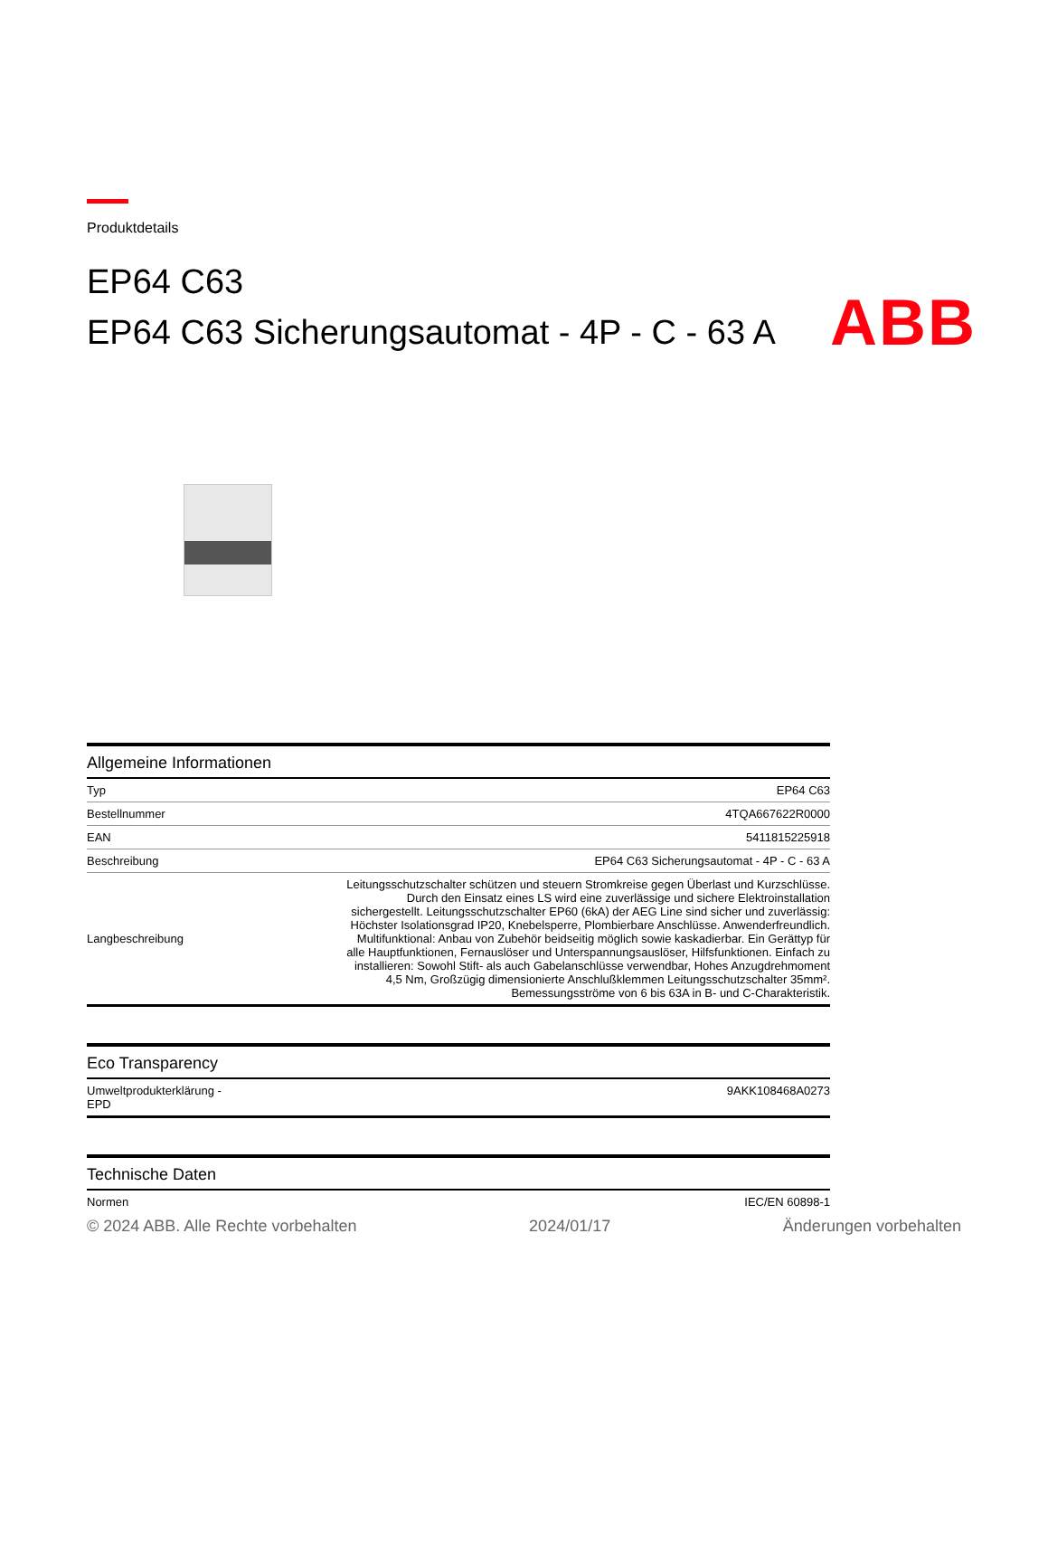ABB
Produktdetails
EP64 C63
EP64 C63 Sicherungsautomat - 4P - C - 63 A
Allgemeine Informationen
| Typ | EP64 C63 |
| Bestellnummer | 4TQA667622R0000 |
| EAN | 5411815225918 |
| Beschreibung | EP64 C63 Sicherungsautomat - 4P - C - 63 A |
| Langbeschreibung | Leitungsschutzschalter schützen und steuern Stromkreise gegen Überlast und Kurzschlüsse. Durch den Einsatz eines LS wird eine zuverlässige und sichere Elektroinstallation sichergestellt. Leitungsschutzschalter EP60 (6kA) der AEG Line sind sicher und zuverlässig: Höchster Isolationsgrad IP20, Knebelsperre, Plombierbare Anschlüsse. Anwenderfreundlich. Multifunktional: Anbau von Zubehör beidseitig möglich sowie kaskadierbar. Ein Gerättyp für alle Hauptfunktionen, Fernauslöser und Unterspannungsauslöser, Hilfsfunktionen. Einfach zu installieren: Sowohl Stift- als auch Gabelanschlüsse verwendbar, Hohes Anzugdrehmoment 4,5 Nm, Großzügig dimensionierte Anschlußklemmen Leitungsschutzschalter 35mm². Bemessungsströme von 6 bis 63A in B- und C-Charakteristik. |
Eco Transparency
| Umweltprodukterklärung - EPD | 9AKK108468A0273 |
Technische Daten
| Normen | IEC/EN 60898-1 |
© 2024 ABB. Alle Rechte vorbehalten 2024/01/17 Änderungen vorbehalten